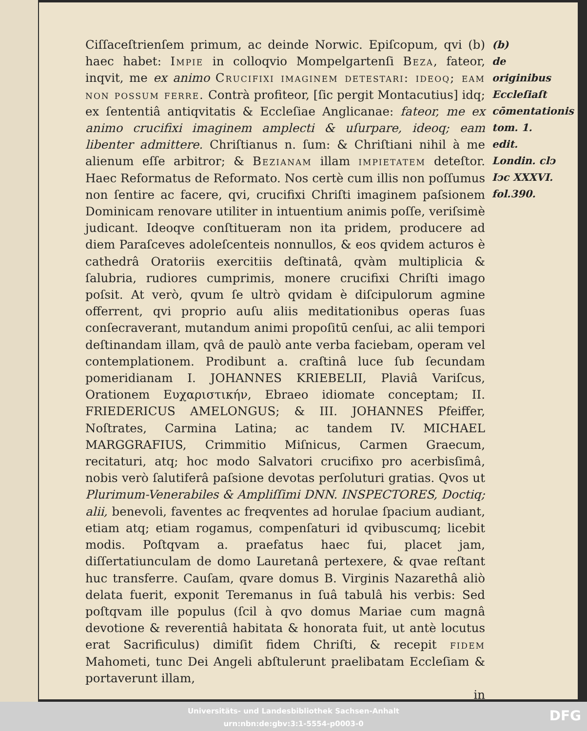Ciſſaceſtrienſem primum, ac deinde Norwic. Epiſcopum, qvi (b) haec habet: Impie in colloqvio Mompelgartenſi Beza, fateor, inqvit, me ex animo Crucifixi imaginem detestari: ideoq; eam non possum ferre. Contrà profiteor, [ſic pergit Montacutius] idq; ex ſententiâ antiqvitatis & Eccleſiae Anglicanae: fateor, me ex animo crucifixi imaginem amplecti & uſurpare, ideoq; eam libenter admittere. Chriſtianus n. ſum: & Chriſtiani nihil à me alienum eſſe arbitror; & Bezianam illam impietatem deteſtor. Haec Reformatus de Reformato. Nos certè cum illis non poſſumus non ſentire ac facere, qvi, crucifixi Chriſti imaginem paſsionem Dominicam renovare utiliter in intuentium animis poſſe, veriſsimè judicant. Ideoqve conſtitueram non ita pridem, producere ad diem Paraſceves adoleſcenteis nonnullos, & eos qvidem acturos è cathedrâ Oratoriis exercitiis deſtinatâ, qvàm multiplicia & ſalubria, rudiores cumprimis, monere crucifixi Chriſti imago poſsit. At verò, qvum ſe ultrò qvidam è diſcipulorum agmine offerrent, qvi proprio auſu aliis meditationibus operas ſuas conſecraverant, mutandum animi propoſitū cenſui, ac alii tempori deſtinandam illam, qvâ de paulò ante verba faciebam, operam vel contemplationem. Prodibunt a. craſtinâ luce ſub ſecundam pomeridianam I. JOHANNES KRIEBELII, Plaviâ Variſcus, Orationem Ευχαριστικήν, Ebraeo idiomate conceptam; II. FRIEDERICUS AMELONGUS; & III. JOHANNES Pfeiffer, Noſtrates, Carmina Latina; ac tandem IV. MICHAEL MARGGRAFIUS, Crimmitio Miſnicus, Carmen Graecum, recitaturi, atq; hoc modo Salvatori crucifixo pro acerbisſimâ, nobis verò ſalutiferâ paſsione devotas perſoluturi gratias. Qvos ut Plurimum-Venerabiles & Ampliſſimi DNN. INSPECTORES, Doctiq; alii, benevoli, faventes ac freqventes ad horulae ſpacium audiant, etiam atq; etiam rogamus, compenſaturi id qvibuscumq; licebit modis. Poſtqvam a. praefatus haec fui, placet jam, diſſertatiunculam de domo Lauretanâ pertexere, & qvae reſtant huc transferre. Cauſam, qvare domus B. Virginis Nazarethâ aliò delata fuerit, exponit Teremanus in ſuâ tabulâ his verbis: Sed poſtqvam ille populus (ſcil à qvo domus Mariae cum magnâ devotione & reverentiâ habitata & honorata fuit, ut antè locutus erat Sacrificulus) dimiſit fidem Chriſti, & recepit fidem Mahometi, tunc Dei Angeli abſtulerunt praelibatam Eccleſiam & portaverunt illam,
in
(b)
de originibus Eccleſiaſt cōmentationis tom. 1. edit. Londin. clↄ Iↄc XXXVI. fol.390.
Universitäts- und Landesbibliothek Sachsen-Anhalt
urn:nbn:de:gbv:3:1-5554-p0003-0
DFG